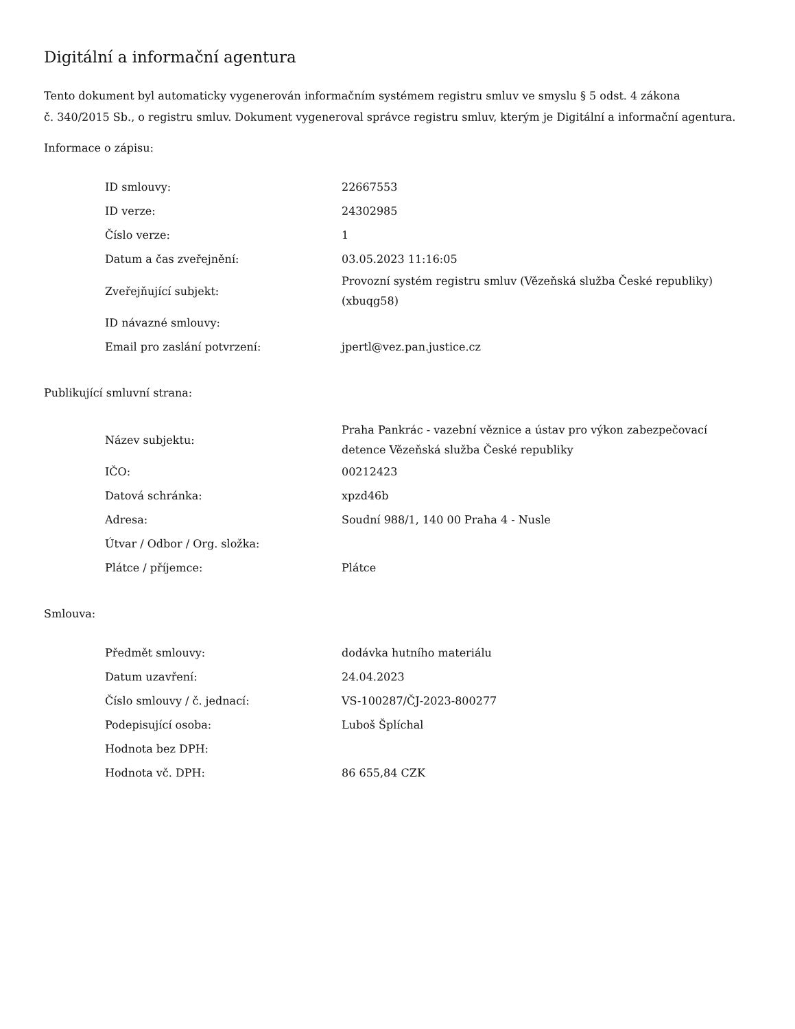Digitální a informační agentura
Tento dokument byl automaticky vygenerován informačním systémem registru smluv ve smyslu § 5 odst. 4 zákona
č. 340/2015 Sb., o registru smluv. Dokument vygeneroval správce registru smluv, kterým je Digitální a informační agentura.
Informace o zápisu:
| ID smlouvy: | 22667553 |
| ID verze: | 24302985 |
| Číslo verze: | 1 |
| Datum a čas zveřejnění: | 03.05.2023 11:16:05 |
| Zveřejňující subjekt: | Provozní systém registru smluv (Vězeňská služba České republiky) (xbuqg58) |
| ID návazné smlouvy: | |
| Email pro zaslání potvrzení: | jpertl@vez.pan.justice.cz |
Publikující smluvní strana:
| Název subjektu: | Praha Pankrác - vazební věznice a ústav pro výkon zabezpečovací detence Vězeňská služba České republiky |
| IČO: | 00212423 |
| Datová schránka: | xpzd46b |
| Adresa: | Soudní 988/1, 140 00 Praha 4 - Nusle |
| Útvar / Odbor / Org. složka: | |
| Plátce / příjemce: | Plátce |
Smlouva:
| Předmět smlouvy: | dodávka hutního materiálu |
| Datum uzavření: | 24.04.2023 |
| Číslo smlouvy / č. jednací: | VS-100287/ČJ-2023-800277 |
| Podepisující osoba: | Luboš Šplíchal |
| Hodnota bez DPH: | |
| Hodnota vč. DPH: | 86 655,84 CZK |